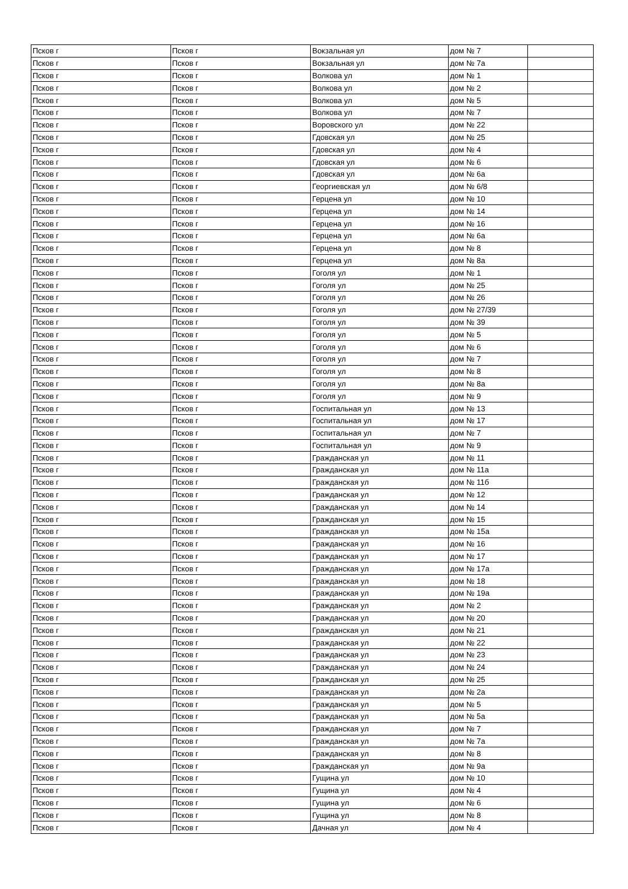| Псков г | Псков г | Вокзальная ул | дом № 7 | |
| Псков г | Псков г | Вокзальная ул | дом № 7а | |
| Псков г | Псков г | Волкова ул | дом № 1 | |
| Псков г | Псков г | Волкова ул | дом № 2 | |
| Псков г | Псков г | Волкова ул | дом № 5 | |
| Псков г | Псков г | Волкова ул | дом № 7 | |
| Псков г | Псков г | Воровского ул | дом № 22 | |
| Псков г | Псков г | Гдовская ул | дом № 25 | |
| Псков г | Псков г | Гдовская ул | дом № 4 | |
| Псков г | Псков г | Гдовская ул | дом № 6 | |
| Псков г | Псков г | Гдовская ул | дом № 6а | |
| Псков г | Псков г | Георгиевская ул | дом № 6/8 | |
| Псков г | Псков г | Герцена ул | дом № 10 | |
| Псков г | Псков г | Герцена ул | дом № 14 | |
| Псков г | Псков г | Герцена ул | дом № 16 | |
| Псков г | Псков г | Герцена ул | дом № 6а | |
| Псков г | Псков г | Герцена ул | дом № 8 | |
| Псков г | Псков г | Герцена ул | дом № 8а | |
| Псков г | Псков г | Гоголя ул | дом № 1 | |
| Псков г | Псков г | Гоголя ул | дом № 25 | |
| Псков г | Псков г | Гоголя ул | дом № 26 | |
| Псков г | Псков г | Гоголя ул | дом № 27/39 | |
| Псков г | Псков г | Гоголя ул | дом № 39 | |
| Псков г | Псков г | Гоголя ул | дом № 5 | |
| Псков г | Псков г | Гоголя ул | дом № 6 | |
| Псков г | Псков г | Гоголя ул | дом № 7 | |
| Псков г | Псков г | Гоголя ул | дом № 8 | |
| Псков г | Псков г | Гоголя ул | дом № 8а | |
| Псков г | Псков г | Гоголя ул | дом № 9 | |
| Псков г | Псков г | Госпитальная ул | дом № 13 | |
| Псков г | Псков г | Госпитальная ул | дом № 17 | |
| Псков г | Псков г | Госпитальная ул | дом № 7 | |
| Псков г | Псков г | Госпитальная ул | дом № 9 | |
| Псков г | Псков г | Гражданская ул | дом № 11 | |
| Псков г | Псков г | Гражданская ул | дом № 11а | |
| Псков г | Псков г | Гражданская ул | дом № 11б | |
| Псков г | Псков г | Гражданская ул | дом № 12 | |
| Псков г | Псков г | Гражданская ул | дом № 14 | |
| Псков г | Псков г | Гражданская ул | дом № 15 | |
| Псков г | Псков г | Гражданская ул | дом № 15а | |
| Псков г | Псков г | Гражданская ул | дом № 16 | |
| Псков г | Псков г | Гражданская ул | дом № 17 | |
| Псков г | Псков г | Гражданская ул | дом № 17а | |
| Псков г | Псков г | Гражданская ул | дом № 18 | |
| Псков г | Псков г | Гражданская ул | дом № 19а | |
| Псков г | Псков г | Гражданская ул | дом № 2 | |
| Псков г | Псков г | Гражданская ул | дом № 20 | |
| Псков г | Псков г | Гражданская ул | дом № 21 | |
| Псков г | Псков г | Гражданская ул | дом № 22 | |
| Псков г | Псков г | Гражданская ул | дом № 23 | |
| Псков г | Псков г | Гражданская ул | дом № 24 | |
| Псков г | Псков г | Гражданская ул | дом № 25 | |
| Псков г | Псков г | Гражданская ул | дом № 2а | |
| Псков г | Псков г | Гражданская ул | дом № 5 | |
| Псков г | Псков г | Гражданская ул | дом № 5а | |
| Псков г | Псков г | Гражданская ул | дом № 7 | |
| Псков г | Псков г | Гражданская ул | дом № 7а | |
| Псков г | Псков г | Гражданская ул | дом № 8 | |
| Псков г | Псков г | Гражданская ул | дом № 9а | |
| Псков г | Псков г | Гущина ул | дом № 10 | |
| Псков г | Псков г | Гущина ул | дом № 4 | |
| Псков г | Псков г | Гущина ул | дом № 6 | |
| Псков г | Псков г | Гущина ул | дом № 8 | |
| Псков г | Псков г | Дачная ул | дом № 4 | |